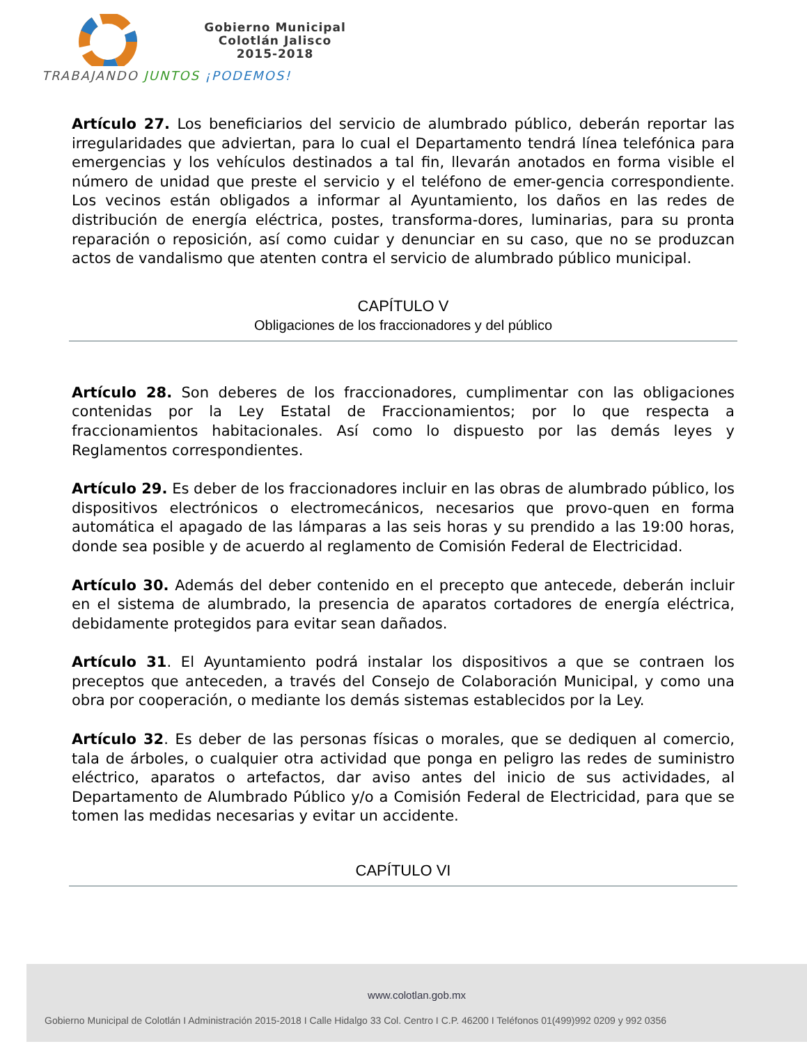Gobierno Municipal
Colotlán Jalisco
2015-2018
TRABAJANDO JUNTOS ¡PODEMOS!
Artículo 27. Los beneficiarios del servicio de alumbrado público, deberán reportar las irregularidades que adviertan, para lo cual el Departamento tendrá línea telefónica para emergencias y los vehículos destinados a tal fin, llevarán anotados en forma visible el número de unidad que preste el servicio y el teléfono de emer-gencia correspondiente. Los vecinos están obligados a informar al Ayuntamiento, los daños en las redes de distribución de energía eléctrica, postes, transforma-dores, luminarias, para su pronta reparación o reposición, así como cuidar y denunciar en su caso, que no se produzcan actos de vandalismo que atenten contra el servicio de alumbrado público municipal.
CAPÍTULO V
Obligaciones de los fraccionadores y del público
Artículo 28. Son deberes de los fraccionadores, cumplimentar con las obligaciones contenidas por la Ley Estatal de Fraccionamientos; por lo que respecta a fraccionamientos habitacionales. Así como lo dispuesto por las demás leyes y Reglamentos correspondientes.
Artículo 29. Es deber de los fraccionadores incluir en las obras de alumbrado público, los dispositivos electrónicos o electromecánicos, necesarios que provo-quen en forma automática el apagado de las lámparas a las seis horas y su prendido a las 19:00 horas, donde sea posible y de acuerdo al reglamento de Comisión Federal de Electricidad.
Artículo 30. Además del deber contenido en el precepto que antecede, deberán incluir en el sistema de alumbrado, la presencia de aparatos cortadores de energía eléctrica, debidamente protegidos para evitar sean dañados.
Artículo 31. El Ayuntamiento podrá instalar los dispositivos a que se contraen los preceptos que anteceden, a través del Consejo de Colaboración Municipal, y como una obra por cooperación, o mediante los demás sistemas establecidos por la Ley.
Artículo 32. Es deber de las personas físicas o morales, que se dediquen al comercio, tala de árboles, o cualquier otra actividad que ponga en peligro las redes de suministro eléctrico, aparatos o artefactos, dar aviso antes del inicio de sus actividades, al Departamento de Alumbrado Público y/o a Comisión Federal de Electricidad, para que se tomen las medidas necesarias y evitar un accidente.
CAPÍTULO VI
www.colotlan.gob.mx
Gobierno Municipal de Colotlán I Administración 2015-2018 I Calle Hidalgo 33 Col. Centro I C.P. 46200 I Teléfonos 01(499)992 0209 y 992 0356